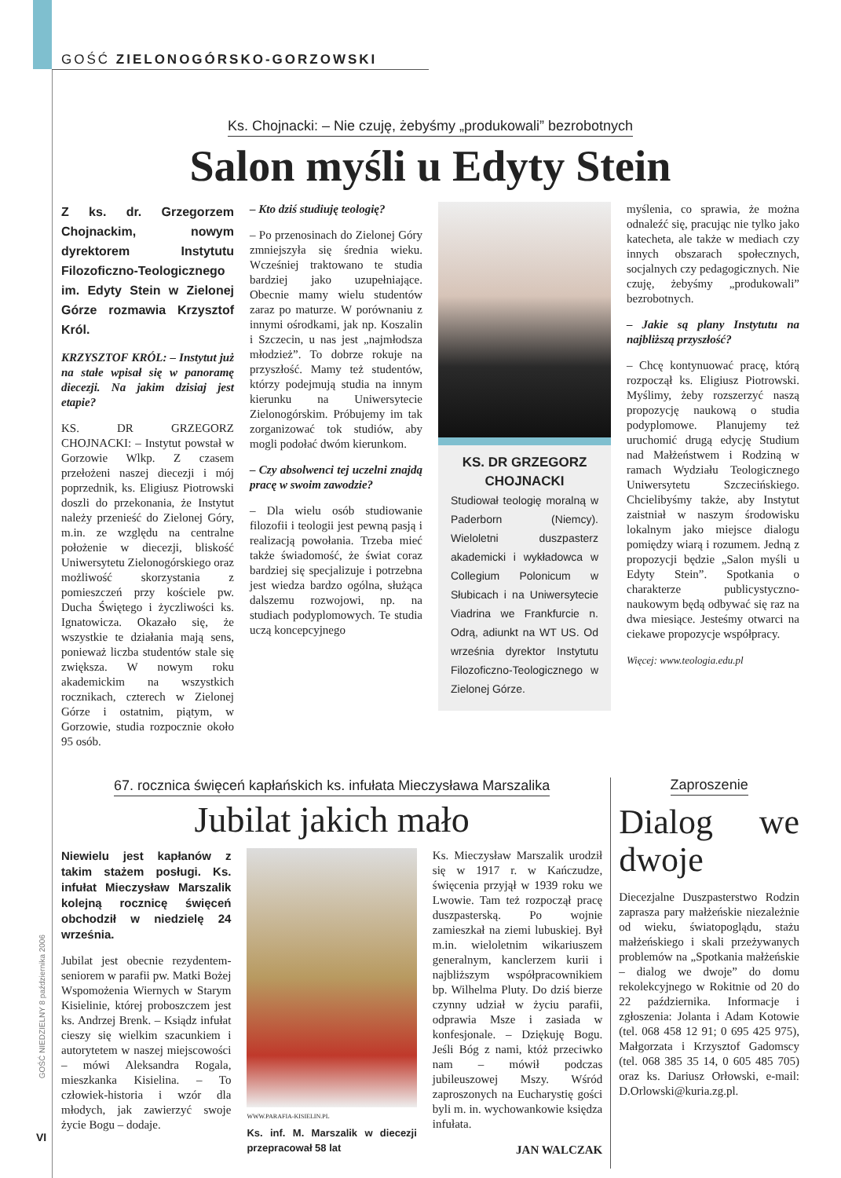GOŚĆ ZIELONOGÓRSKO-GORZOWSKI
GOŚĆ NIEDZIELNY 8 października 2006
VI
Ks. Chojnacki: – Nie czuję, żebyśmy „produkowali” bezrobotnych
Salon myśli u Edyty Stein
Z ks. dr. Grzegorzem Chojnackim, nowym dyrektorem Instytutu Filozoficzno-Teologicznego im. Edyty Stein w Zielonej Górze rozmawia Krzysztof Król.
KRZYSZTOF KRÓL: – Instytut już na stałe wpisał się w panoramę diecezji. Na jakim dzisiaj jest etapie?
KS. DR GRZEGORZ CHOJNACKI: – Instytut powstał w Gorzowie Wlkp. Z czasem przełożeni naszej diecezji i mój poprzednik, ks. Eligiusz Piotrowski doszli do przekonania, że Instytut należy przenieść do Zielonej Góry, m.in. ze względu na centralne położenie w diecezji, bliskość Uniwersytetu Zielonogórskiego oraz możliwość skorzystania z pomieszczeń przy kościele pw. Ducha Świętego i życzliwości ks. Ignatowicza. Okazało się, że wszystkie te działania mają sens, ponieważ liczba studentów stale się zwiększa. W nowym roku akademickim na wszystkich rocznikach, czterech w Zielonej Górze i ostatnim, piątym, w Gorzowie, studia rozpocznie około 95 osób.
– Kto dziś studiuję teologię?
– Po przenosinach do Zielonej Góry zmniejszyła się średnia wieku. Wcześniej traktowano te studia bardziej jako uzupełniające. Obecnie mamy wielu studentów zaraz po maturze. W porównaniu z innymi ośrodkami, jak np. Koszalin i Szczecin, u nas jest „najmłodsza młodzież”. To dobrze rokuje na przyszłość. Mamy też studentów, którzy podejmują studia na innym kierunku na Uniwersytecie Zielonogórskim. Próbujemy im tak zorganizować tok studiów, aby mogli podołać dwóm kierunkom.
– Czy absolwenci tej uczelni znajdą pracę w swoim zawodzie?
– Dla wielu osób studiowanie filozofii i teologii jest pewną pasją i realizacją powołania. Trzeba mieć także świadomość, że świat coraz bardziej się specjalizuje i potrzebna jest wiedza bardzo ogólna, służąca dalszemu rozwojowi, np. na studiach podyplomowych. Te studia uczą koncepcyjnego
KS. DR GRZEGORZ CHOJNACKI
Studiował teologię moralną w Paderborn (Niemcy). Wieloletni duszpasterz akademicki i wykładowca w Collegium Polonicum w Słubicach i na Uniwersytecie Viadrina we Frankfurcie n. Odrą, adiunkt na WT US. Od września dyrektor Instytutu Filozoficzno-Teologicznego w Zielonej Górze.
myślenia, co sprawia, że można odnaleźć się, pracując nie tylko jako katecheta, ale także w mediach czy innych obszarach społecznych, socjalnych czy pedagogicznych. Nie czuję, żebyśmy „produkowali” bezrobotnych.
– Jakie są plany Instytutu na najbliższą przyszłość?
– Chcę kontynuować pracę, którą rozpoczął ks. Eligiusz Piotrowski. Myślimy, żeby rozszerzyć naszą propozycję naukową o studia podyplomowe. Planujemy też uruchomić drugą edycję Studium nad Małżeństwem i Rodziną w ramach Wydziału Teologicznego Uniwersytetu Szczecińskiego. Chcielibyśmy także, aby Instytut zaistniał w naszym środowisku lokalnym jako miejsce dialogu pomiędzy wiarą i rozumem. Jedną z propozycji będzie „Salon myśli u Edyty Stein”. Spotkania o charakterze publicystyczno-naukowym będą odbywać się raz na dwa miesiące. Jesteśmy otwarci na ciekawe propozycje współpracy.
Więcej: www.teologia.edu.pl
67. rocznica święceń kapłańskich ks. infułata Mieczysława Marszalika
Jubilat jakich mało
Niewielu jest kapłanów z takim stażem posługi. Ks. infułat Mieczysław Marszalik kolejną rocznicę święceń obchodził w niedzielę 24 września.
Jubilat jest obecnie rezydentem-seniorem w parafii pw. Matki Bożej Wspomożenia Wiernych w Starym Kisielinie, której proboszczem jest ks. Andrzej Brenk. – Ksiądz infułat cieszy się wielkim szacunkiem i autorytetem w naszej miejscowości – mówi Aleksandra Rogala, mieszkanka Kisielina. – To człowiek-historia i wzór dla młodych, jak zawierzyć swoje życie Bogu – dodaje.
WWW.PARAFIA-KISIELIN.PL
Ks. inf. M. Marszalik w diecezji przepracował 58 lat
Ks. Mieczysław Marszalik urodził się w 1917 r. w Kańczudze, święcenia przyjął w 1939 roku we Lwowie. Tam też rozpoczął pracę duszpasterską. Po wojnie zamieszkał na ziemi lubuskiej. Był m.in. wieloletnim wikariuszem generalnym, kanclerzem kurii i najbliższym współpracownikiem bp. Wilhelma Pluty. Do dziś bierze czynny udział w życiu parafii, odprawia Msze i zasiada w konfesjonale. – Dziękuję Bogu. Jeśli Bóg z nami, któż przeciwko nam – mówił podczas jubileuszowej Mszy. Wśród zaproszonych na Eucharystię gości byli m. in. wychowankowie księdza infułata.
JAN WALCZAK
Zaproszenie
Dialog we dwoje
Diecezjalne Duszpasterstwo Rodzin zaprasza pary małżeńskie niezależnie od wieku, światopoglądu, stażu małżeńskiego i skali przeżywanych problemów na „Spotkania małżeńskie – dialog we dwoje” do domu rekolekcyjnego w Rokitnie od 20 do 22 października. Informacje i zgłoszenia: Jolanta i Adam Kotowie (tel. 068 458 12 91; 0 695 425 975), Małgorzata i Krzysztof Gadomscy (tel. 068 385 35 14, 0 605 485 705) oraz ks. Dariusz Orłowski, e-mail: D.Orlowski@kuria.zg.pl.